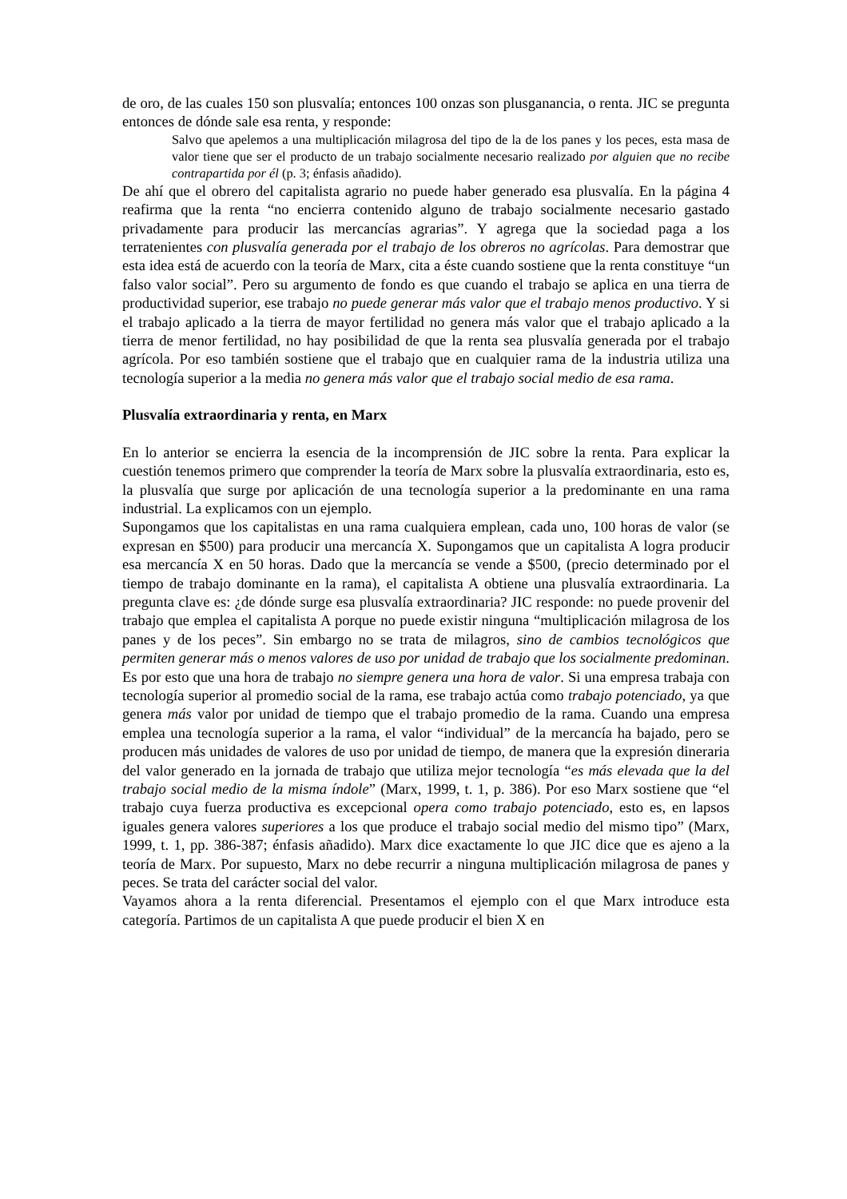de oro, de las cuales 150 son plusvalía; entonces 100 onzas son plusganancia, o renta. JIC se pregunta entonces de dónde sale esa renta, y responde:
Salvo que apelemos a una multiplicación milagrosa del tipo de la de los panes y los peces, esta masa de valor tiene que ser el producto de un trabajo socialmente necesario realizado por alguien que no recibe contrapartida por él (p. 3; énfasis añadido).
De ahí que el obrero del capitalista agrario no puede haber generado esa plusvalía. En la página 4 reafirma que la renta “no encierra contenido alguno de trabajo socialmente necesario gastado privadamente para producir las mercancías agrarias”. Y agrega que la sociedad paga a los terratenientes con plusvalía generada por el trabajo de los obreros no agrícolas. Para demostrar que esta idea está de acuerdo con la teoría de Marx, cita a éste cuando sostiene que la renta constituye “un falso valor social”. Pero su argumento de fondo es que cuando el trabajo se aplica en una tierra de productividad superior, ese trabajo no puede generar más valor que el trabajo menos productivo. Y si el trabajo aplicado a la tierra de mayor fertilidad no genera más valor que el trabajo aplicado a la tierra de menor fertilidad, no hay posibilidad de que la renta sea plusvalía generada por el trabajo agrícola. Por eso también sostiene que el trabajo que en cualquier rama de la industria utiliza una tecnología superior a la media no genera más valor que el trabajo social medio de esa rama.
Plusvalía extraordinaria y renta, en Marx
En lo anterior se encierra la esencia de la incomprensión de JIC sobre la renta. Para explicar la cuestión tenemos primero que comprender la teoría de Marx sobre la plusvalía extraordinaria, esto es, la plusvalía que surge por aplicación de una tecnología superior a la predominante en una rama industrial. La explicamos con un ejemplo.
Supongamos que los capitalistas en una rama cualquiera emplean, cada uno, 100 horas de valor (se expresan en $500) para producir una mercancía X. Supongamos que un capitalista A logra producir esa mercancía X en 50 horas. Dado que la mercancía se vende a $500, (precio determinado por el tiempo de trabajo dominante en la rama), el capitalista A obtiene una plusvalía extraordinaria. La pregunta clave es: ¿de dónde surge esa plusvalía extraordinaria? JIC responde: no puede provenir del trabajo que emplea el capitalista A porque no puede existir ninguna “multiplicación milagrosa de los panes y de los peces”. Sin embargo no se trata de milagros, sino de cambios tecnológicos que permiten generar más o menos valores de uso por unidad de trabajo que los socialmente predominan. Es por esto que una hora de trabajo no siempre genera una hora de valor. Si una empresa trabaja con tecnología superior al promedio social de la rama, ese trabajo actúa como trabajo potenciado, ya que genera más valor por unidad de tiempo que el trabajo promedio de la rama. Cuando una empresa emplea una tecnología superior a la rama, el valor “individual” de la mercancía ha bajado, pero se producen más unidades de valores de uso por unidad de tiempo, de manera que la expresión dineraria del valor generado en la jornada de trabajo que utiliza mejor tecnología “es más elevada que la del trabajo social medio de la misma índole” (Marx, 1999, t. 1, p. 386). Por eso Marx sostiene que “el trabajo cuya fuerza productiva es excepcional opera como trabajo potenciado, esto es, en lapsos iguales genera valores superiores a los que produce el trabajo social medio del mismo tipo” (Marx, 1999, t. 1, pp. 386-387; énfasis añadido). Marx dice exactamente lo que JIC dice que es ajeno a la teoría de Marx. Por supuesto, Marx no debe recurrir a ninguna multiplicación milagrosa de panes y peces. Se trata del carácter social del valor.
Vayamos ahora a la renta diferencial. Presentamos el ejemplo con el que Marx introduce esta categoría. Partimos de un capitalista A que puede producir el bien X en